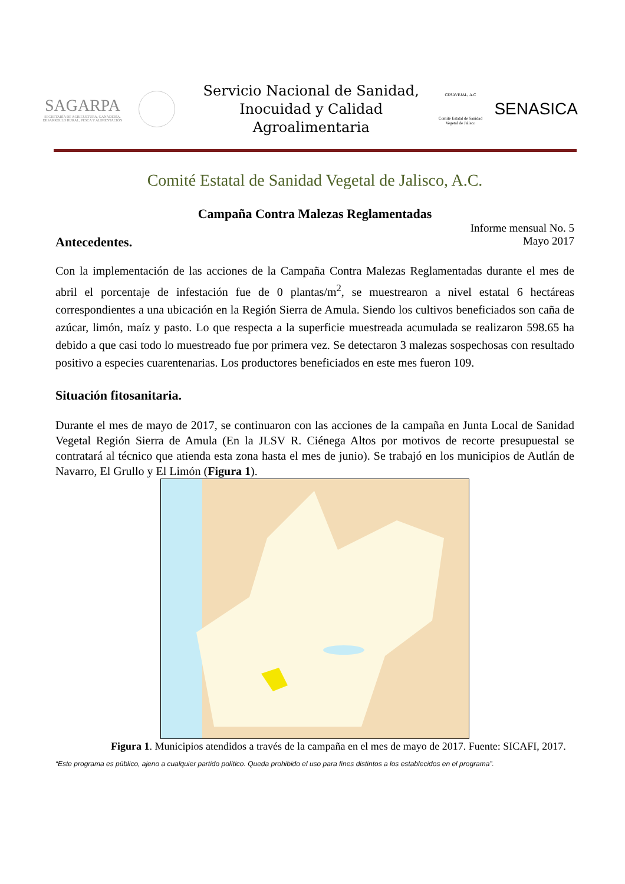SAGARPA
SECRETARÍA DE AGRICULTURA, GANADERÍA, DESARROLLO RURAL, PESCA Y ALIMENTACIÓN
Servicio Nacional de Sanidad,
Inocuidad y Calidad Agroalimentaria
CESAVEJAL, A.C
Comité Estatal de Sanidad Vegetal de Jalisco
SENASICA
Comité Estatal de Sanidad Vegetal de Jalisco, A.C.
Campaña Contra Malezas Reglamentadas
Informe mensual No. 5
Mayo 2017
Antecedentes.
Con la implementación de las acciones de la Campaña Contra Malezas Reglamentadas durante el mes de abril el porcentaje de infestación fue de 0 plantas/m<sup>2</sup>, se muestrearon a nivel estatal 6 hectáreas correspondientes a una ubicación en la Región Sierra de Amula. Siendo los cultivos beneficiados son caña de azúcar, limón, maíz y pasto. Lo que respecta a la superficie muestreada acumulada se realizaron 598.65 ha debido a que casi todo lo muestreado fue por primera vez. Se detectaron 3 malezas sospechosas con resultado positivo a especies cuarentenarias. Los productores beneficiados en este mes fueron 109.
Situación fitosanitaria.
Durante el mes de mayo de 2017, se continuaron con las acciones de la campaña en Junta Local de Sanidad Vegetal Región Sierra de Amula (En la JLSV R. Ciénega Altos por motivos de recorte presupuestal se contratará al técnico que atienda esta zona hasta el mes de junio). Se trabajó en los municipios de Autlán de Navarro, El Grullo y El Limón (Figura 1).
Figura 1. Municipios atendidos a través de la campaña en el mes de mayo de 2017. Fuente: SICAFI, 2017.
“Este programa es público, ajeno a cualquier partido político. Queda prohibido el uso para fines distintos a los establecidos en el programa”.